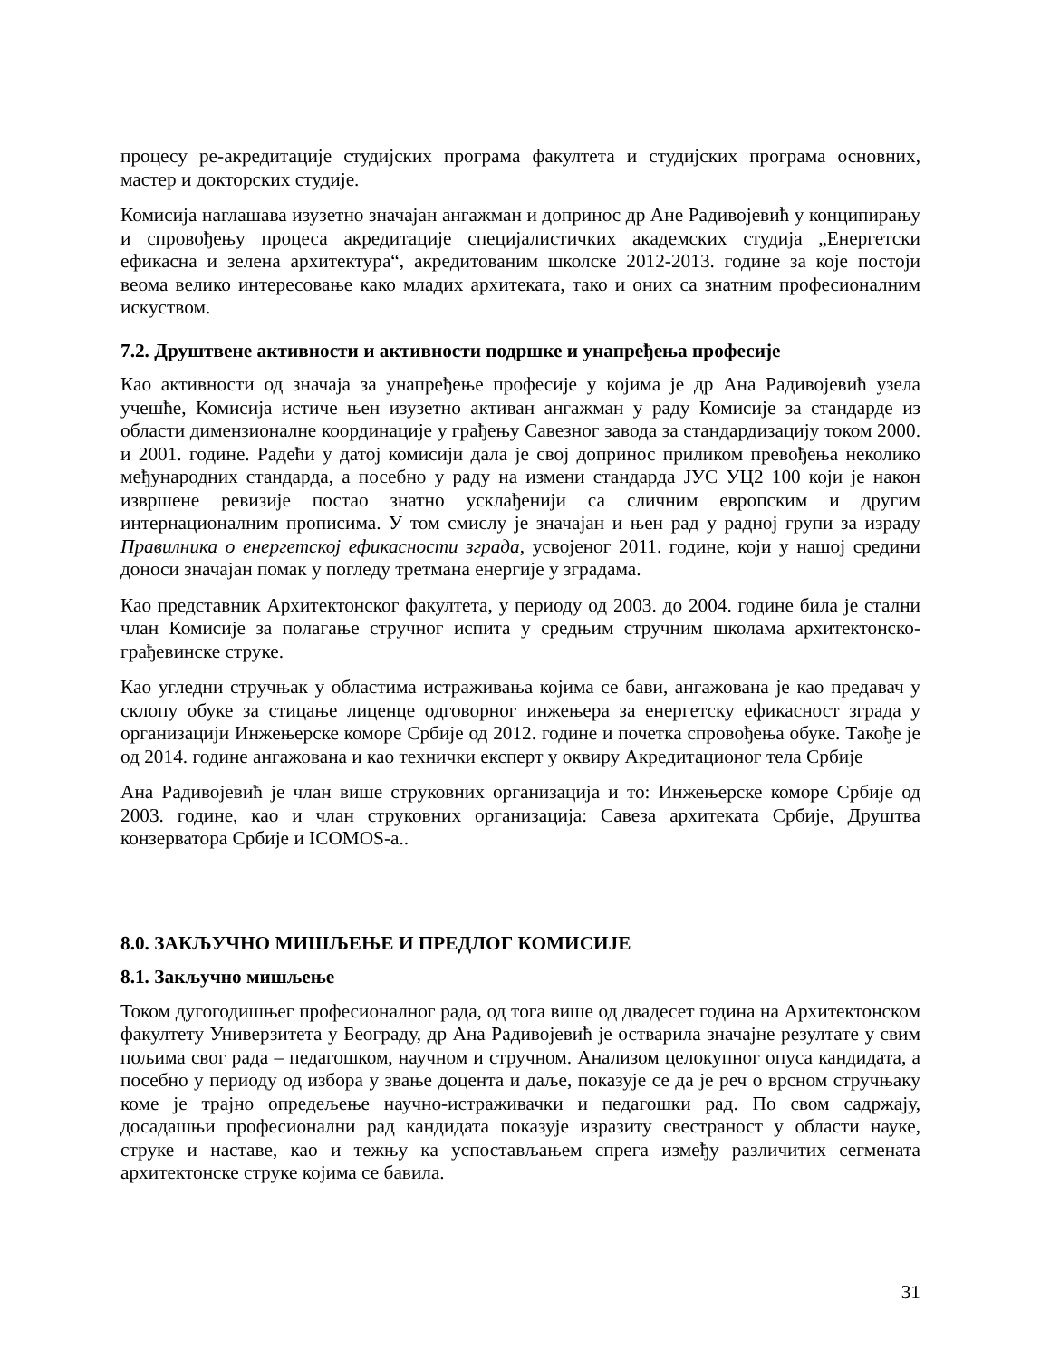процесу ре-акредитације студијских програма факултета и студијских програма основних, мастер и докторских студије.
Комисија наглашава изузетно значајан ангажман и допринос др Ане Радивојевић у конципирању и спровођењу процеса акредитације специјалистичких академских студија „Енергетски ефикасна и зелена архитектура“, акредитованим школске 2012-2013. године за које постоји веома велико интересовање како младих архитеката, тако и оних са знатним професионалним искуством.
7.2. Друштвене активности и активности подршке и унапређења професије
Као активности од значаја за унапређење професије у којима је др Ана Радивојевић узела учешће, Комисија истиче њен изузетно активан ангажман у раду Комисије за стандарде из области димензионалне координације у грађењу Савезног завода за стандардизацију током 2000. и 2001. године. Радећи у датој комисији дала је свој допринос приликом превођења неколико међународних стандарда, а посебно у раду на измени стандарда ЈУС УЦ2 100 који је након извршене ревизије постао знатно усклађенији са сличним европским и другим интернационалним прописима. У том смислу је значајан и њен рад у радној групи за израду Правилника о енергетској ефикасности зграда, усвојеног 2011. године, који у нашој средини доноси значајан помак у погледу третмана енергије у зградама.
Као представник Архитектонског факултета, у периоду од 2003. до 2004. године била је стални члан Комисије за полагање стручног испита у средњим стручним школама архитектонско-грађевинске струке.
Као угледни стручњак у областима истраживања којима се бави, ангажована је као предавач у склопу обуке за стицање лиценце одговорног инжењера за енергетску ефикасност зграда у организацији Инжењерске коморе Србије од 2012. године и почетка спровођења обуке. Такође је од 2014. године ангажована и као технички експерт у оквиру Акредитационог тела Србије
Ана Радивојевић је члан више струковних организација и то: Инжењерске коморе Србије од 2003. године, као и члан струковних организација: Савеза архитеката Србије, Друштва конзерватора Србије и ICOMOS-а..
8.0. ЗАКЉУЧНО МИШЉЕЊЕ И ПРЕДЛОГ КОМИСИЈЕ
8.1. Закључно мишљење
Током дугогодишњег професионалног рада, од тога више од двадесет година на Архитектонском факултету Универзитета у Београду, др Ана Радивојевић је остварила значајне резултате у свим пољима свог рада – педагошком, научном и стручном. Анализом целокупног опуса кандидата, а посебно у периоду од избора у звање доцента и даље, показује се да је реч о врсном стручњаку коме је трајно опредељење научно-истраживачки и педагошки рад. По свом садржају, досадашњи професионални рад кандидата показује изразиту свестраност у области науке, струке и наставе, као и тежњу ка успостављањем спрега између различитих сегмената архитектонске струке којима се бавила.
31